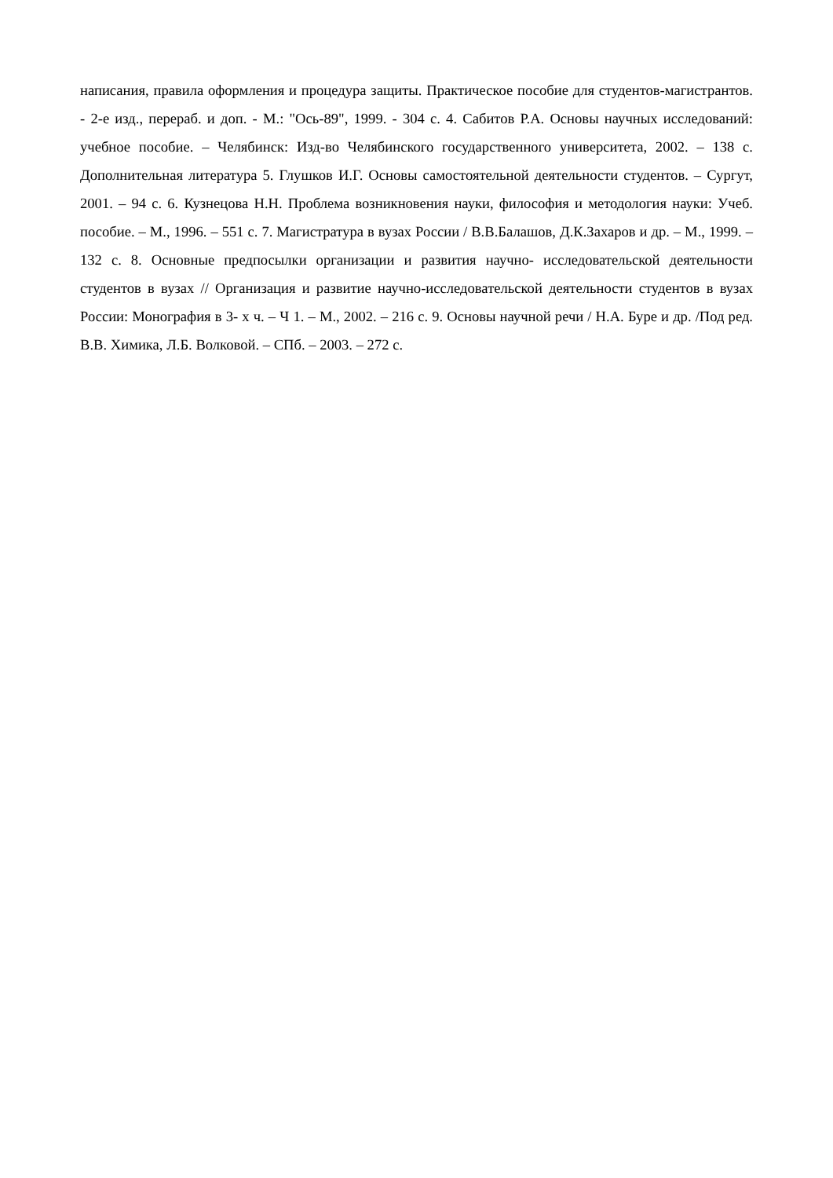написания, правила оформления и процедура защиты. Практическое пособие для студентов-магистрантов. - 2-е изд., перераб. и доп. - М.: "Ось-89", 1999. - 304 с. 4. Сабитов Р.А. Основы научных исследований: учебное пособие. – Челябинск: Изд-во Челябинского государственного университета, 2002. – 138 с. Дополнительная литература 5. Глушков И.Г. Основы самостоятельной деятельности студентов. – Сургут, 2001. – 94 с. 6. Кузнецова Н.Н. Проблема возникновения науки, философия и методология науки: Учеб. пособие. – М., 1996. – 551 с. 7. Магистратура в вузах России / В.В.Балашов, Д.К.Захаров и др. – М., 1999. – 132 с. 8. Основные предпосылки организации и развития научно- исследовательской деятельности студентов в вузах // Организация и развитие научно-исследовательской деятельности студентов в вузах России: Монография в 3- х ч. – Ч 1. – М., 2002. – 216 с. 9. Основы научной речи / Н.А. Буре и др. /Под ред. В.В. Химика, Л.Б. Волковой. – СПб. – 2003. – 272 с.